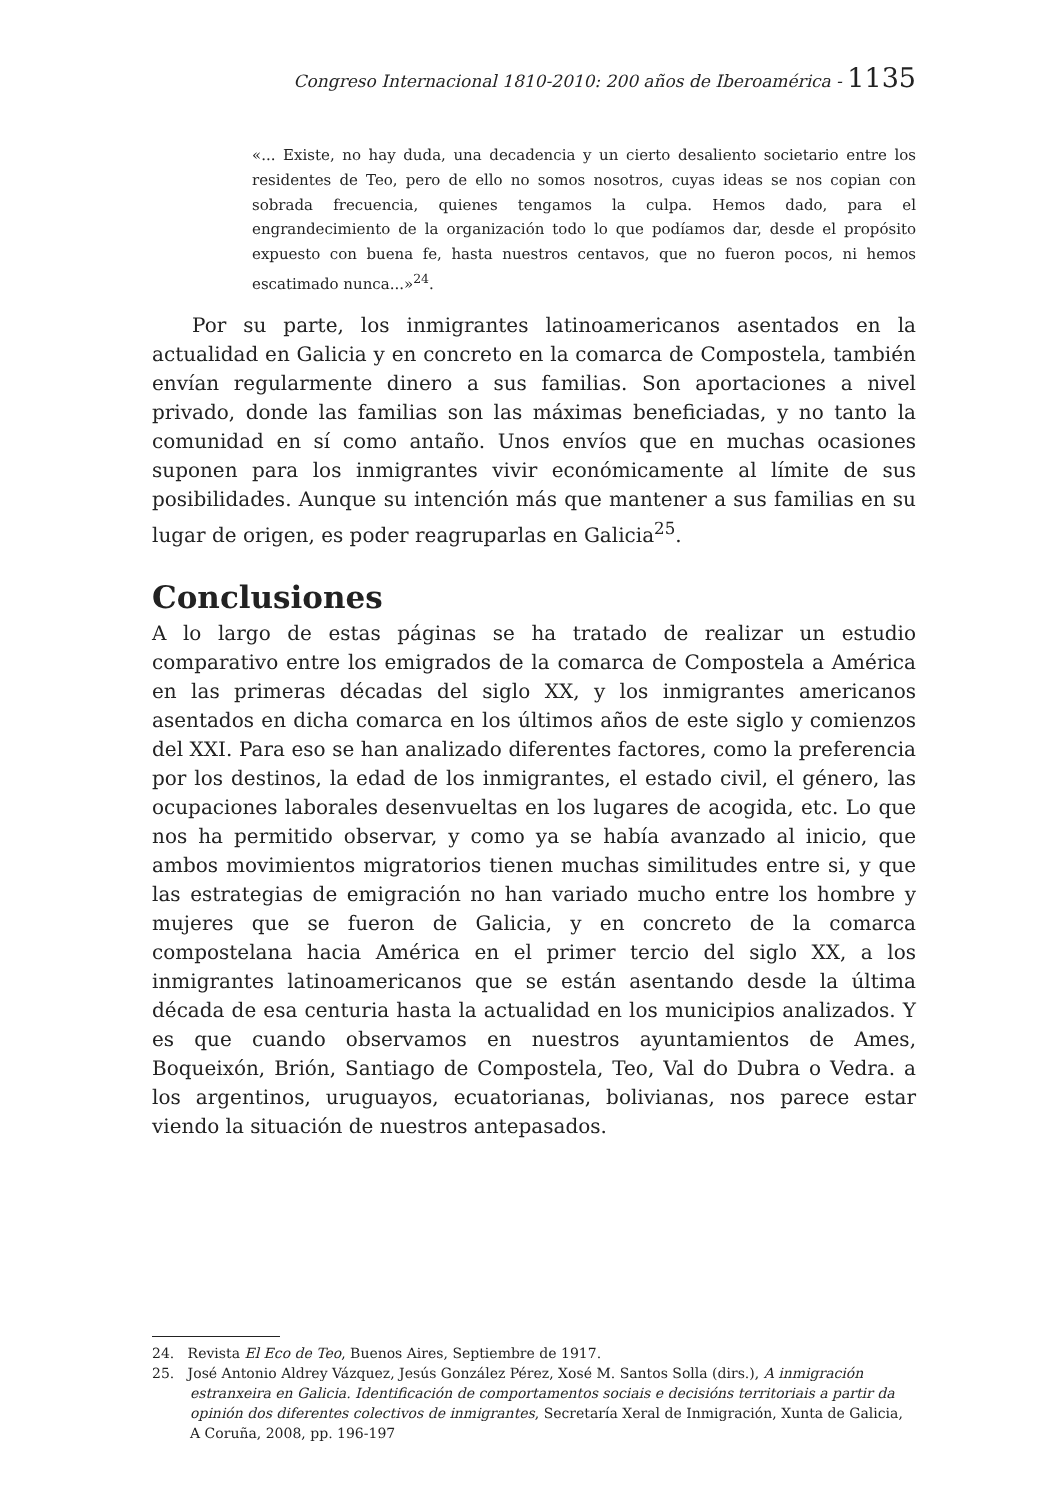Congreso Internacional 1810-2010: 200 años de Iberoamérica - 1135
«... Existe, no hay duda, una decadencia y un cierto desaliento societario entre los residentes de Teo, pero de ello no somos nosotros, cuyas ideas se nos copian con sobrada frecuencia, quienes tengamos la culpa. Hemos dado, para el engrandecimiento de la organización todo lo que podíamos dar, desde el propósito expuesto con buena fe, hasta nuestros centavos, que no fueron pocos, ni hemos escatimado nunca...»<sup>24</sup>.
Por su parte, los inmigrantes latinoamericanos asentados en la actualidad en Galicia y en concreto en la comarca de Compostela, también envían regularmente dinero a sus familias. Son aportaciones a nivel privado, donde las familias son las máximas beneficiadas, y no tanto la comunidad en sí como antaño. Unos envíos que en muchas ocasiones suponen para los inmigrantes vivir económicamente al límite de sus posibilidades. Aunque su intención más que mantener a sus familias en su lugar de origen, es poder reagruparlas en Galicia<sup>25</sup>.
Conclusiones
A lo largo de estas páginas se ha tratado de realizar un estudio comparativo entre los emigrados de la comarca de Compostela a América en las primeras décadas del siglo XX, y los inmigrantes americanos asentados en dicha comarca en los últimos años de este siglo y comienzos del XXI. Para eso se han analizado diferentes factores, como la preferencia por los destinos, la edad de los inmigrantes, el estado civil, el género, las ocupaciones laborales desenvueltas en los lugares de acogida, etc. Lo que nos ha permitido observar, y como ya se había avanzado al inicio, que ambos movimientos migratorios tienen muchas similitudes entre si, y que las estrategias de emigración no han variado mucho entre los hombre y mujeres que se fueron de Galicia, y en concreto de la comarca compostelana hacia América en el primer tercio del siglo XX, a los inmigrantes latinoamericanos que se están asentando desde la última década de esa centuria hasta la actualidad en los municipios analizados. Y es que cuando observamos en nuestros ayuntamientos de Ames, Boqueixón, Brión, Santiago de Compostela, Teo, Val do Dubra o Vedra. a los argentinos, uruguayos, ecuatorianas, bolivianas, nos parece estar viendo la situación de nuestros antepasados.
24. Revista El Eco de Teo, Buenos Aires, Septiembre de 1917.
25. José Antonio Aldrey Vázquez, Jesús González Pérez, Xosé M. Santos Solla (dirs.), A inmigración estranxeira en Galicia. Identificación de comportamentos sociais e decisións territoriais a partir da opinión dos diferentes colectivos de inmigrantes, Secretaría Xeral de Inmigración, Xunta de Galicia, A Coruña, 2008, pp. 196-197